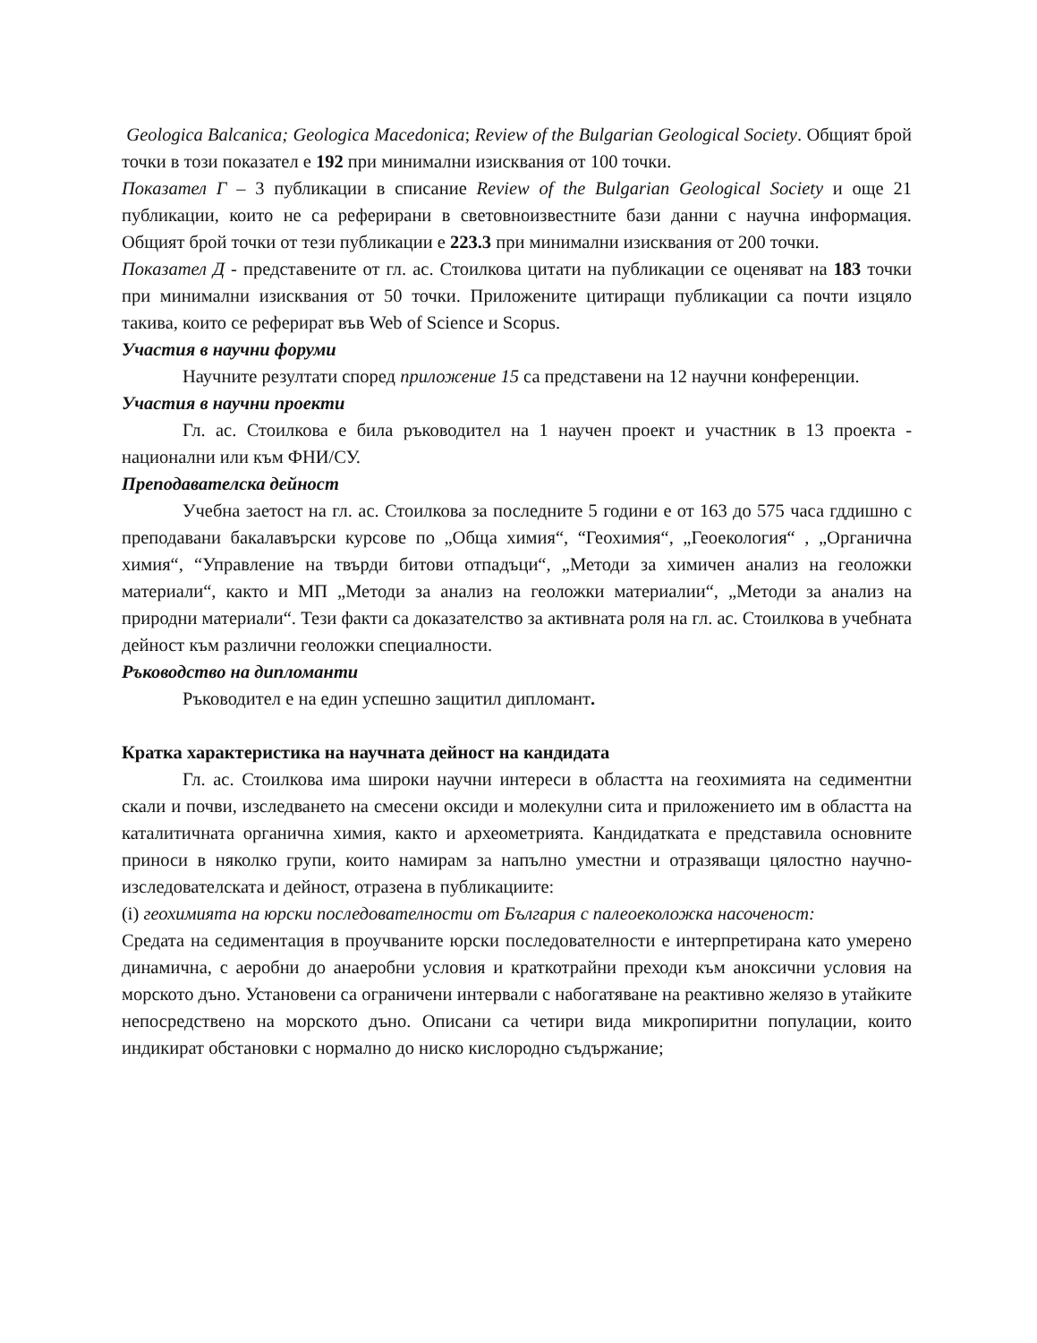Geologica Balcanica; Geologica Macedonica; Review of the Bulgarian Geological Society. Общият брой точки в този показател е 192 при минимални изисквания от 100 точки.
Показател Г – 3 публикации в списание Review of the Bulgarian Geological Society и още 21 публикации, които не са реферирани в световноизвестните бази данни с научна информация. Общият брой точки от тези публикации е 223.3 при минимални изисквания от 200 точки.
Показател Д - представените от гл. ас. Стоилкова цитати на публикации се оценяват на 183 точки при минимални изисквания от 50 точки. Приложените цитиращи публикации са почти изцяло такива, които се реферират във Web of Science и Scopus.
Участия в научни форуми
Научните резултати според приложение 15 са представени на 12 научни конференции.
Участия в научни проекти
Гл. ас. Стоилкова е била ръководител на 1 научен проект и участник в 13 проекта - национални или към ФНИ/СУ.
Преподавателска дейност
Учебна заетост на гл. ас. Стоилкова за последните 5 години е от 163 до 575 часа гддишно с преподавани бакалавърски курсове по „Обща химия“, “Геохимия“, „Геоекология“ , „Органична химия“, “Управление на твърди битови отпадъци“, „Методи за химичен анализ на геоложки материали“, както и МП „Методи за анализ на геоложки материалии“, „Методи за анализ на природни материали“. Тези факти са доказателство за активната роля на гл. ас. Стоилкова в учебната дейност към различни геоложки специалности.
Ръководство на дипломанти
Ръководител е на един успешно защитил дипломант.
Кратка характеристика на научната дейност на кандидата
Гл. ас. Стоилкова има широки научни интереси в областта на геохимията на седиментни скали и почви, изследването на смесени оксиди и молекулни сита и приложението им в областта на каталитичната органична химия, както и археометрията. Кандидатката е представила основните приноси в няколко групи, които намирам за напълно уместни и отразяващи цялостно научно-изследователската и дейност, отразена в публикациите:
(i) геохимията на юрски последователности от България с палеоеколожка насоченост:
Средата на седиментация в проучваните юрски последователности е интерпретирана като умерено динамична, с аеробни до анаеробни условия и краткотрайни преходи към аноксични условия на морското дъно. Установени са ограничени интервали с набогатяване на реактивно желязо в утайките непосредствено на морското дъно. Описани са четири вида микропиритни популации, които индикират обстановки с нормално до ниско кислородно съдържание;